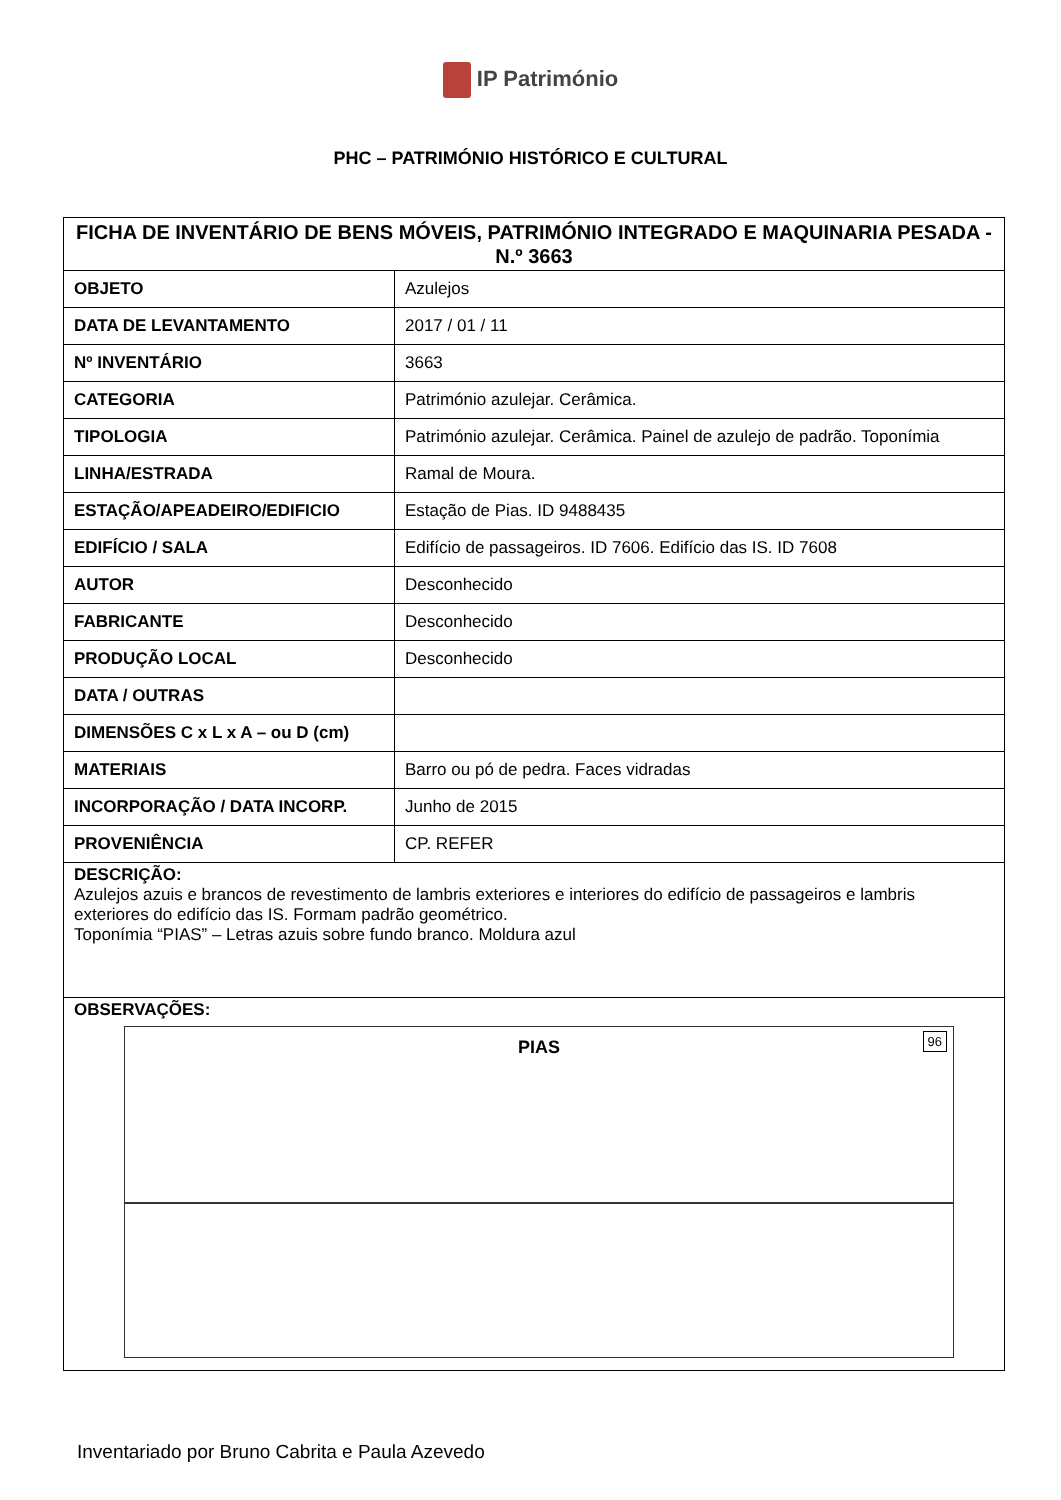IP Património
PHC – PATRIMÓNIO HISTÓRICO E CULTURAL
| FICHA DE INVENTÁRIO DE BENS MÓVEIS, PATRIMÓNIO INTEGRADO E MAQUINARIA PESADA - N.º 3663 | |
| OBJETO | Azulejos |
| DATA DE LEVANTAMENTO | 2017 / 01 / 11 |
| Nº INVENTÁRIO | 3663 |
| CATEGORIA | Património azulejar. Cerâmica. |
| TIPOLOGIA | Património azulejar. Cerâmica. Painel de azulejo de padrão. Toponímia |
| LINHA/ESTRADA | Ramal de Moura. |
| ESTAÇÃO/APEADEIRO/EDIFICIO | Estação de Pias. ID 9488435 |
| EDIFÍCIO / SALA | Edifício de passageiros. ID 7606. Edifício das IS. ID 7608 |
| AUTOR | Desconhecido |
| FABRICANTE | Desconhecido |
| PRODUÇÃO LOCAL | Desconhecido |
| DATA / OUTRAS | |
| DIMENSÕES C x L x A – ou D (cm) | |
| MATERIAIS | Barro ou pó de pedra. Faces vidradas |
| INCORPORAÇÃO / DATA INCORP. | Junho de 2015 |
| PROVENIÊNCIA | CP. REFER |
| DESCRIÇÃO: Azulejos azuis e brancos de revestimento de lambris exteriores e interiores do edifício de passageiros e lambris exteriores do edifício das IS. Formam padrão geométrico. Toponímia “PIAS” – Letras azuis sobre fundo branco. Moldura azul | |
| OBSERVAÇÕES: PIAS 96 | |
Inventariado por Bruno Cabrita e Paula Azevedo